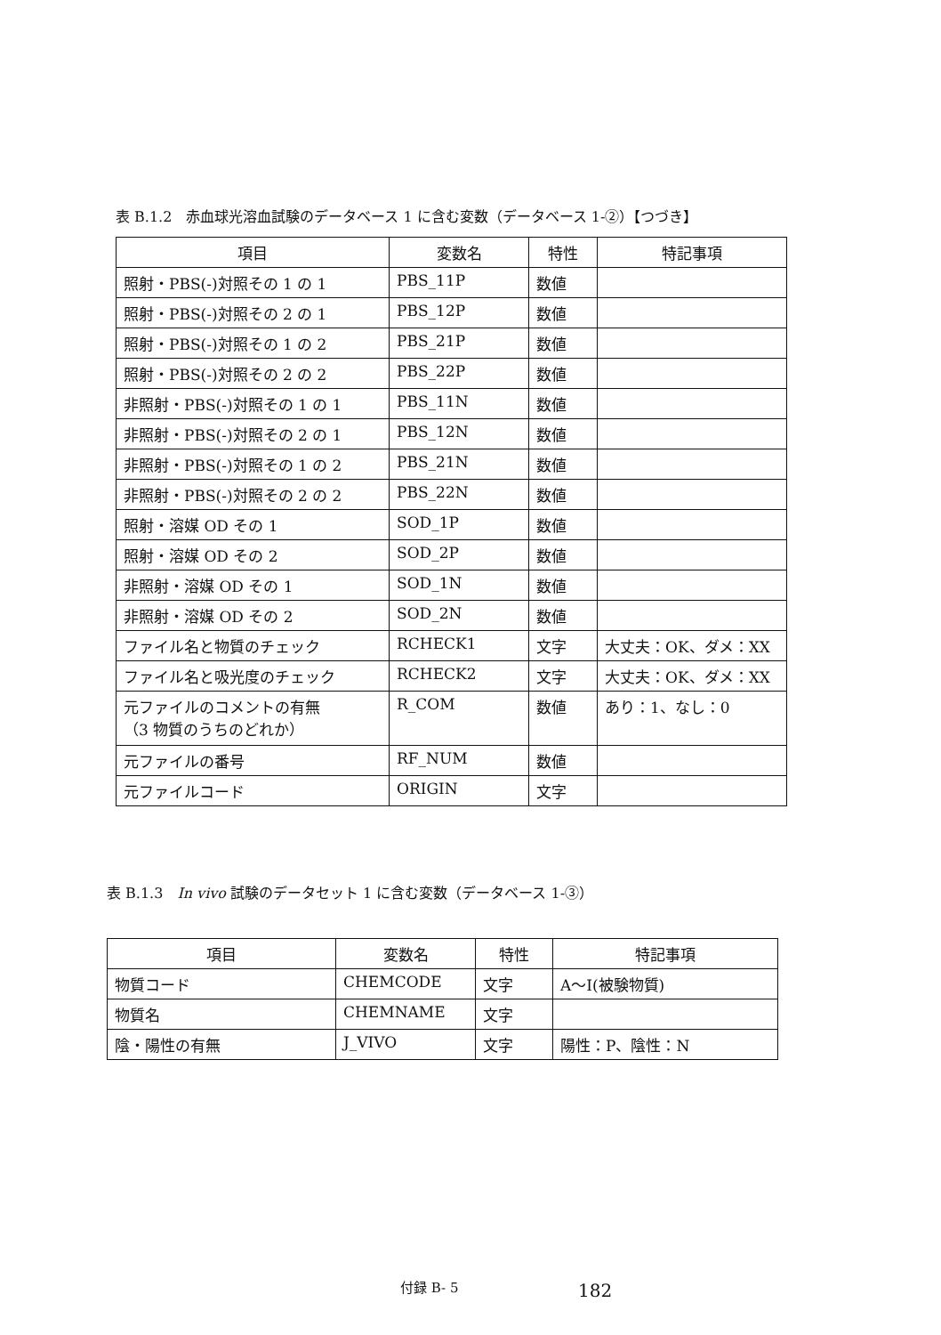表 B.1.2　赤血球光溶血試験のデータベース 1 に含む変数（データベース 1-②）【つづき】
| 項目 | 変数名 | 特性 | 特記事項 |
| --- | --- | --- | --- |
| 照射・PBS(-)対照その 1 の 1 | PBS_11P | 数値 | |
| 照射・PBS(-)対照その 2 の 1 | PBS_12P | 数値 | |
| 照射・PBS(-)対照その 1 の 2 | PBS_21P | 数値 | |
| 照射・PBS(-)対照その 2 の 2 | PBS_22P | 数値 | |
| 非照射・PBS(-)対照その 1 の 1 | PBS_11N | 数値 | |
| 非照射・PBS(-)対照その 2 の 1 | PBS_12N | 数値 | |
| 非照射・PBS(-)対照その 1 の 2 | PBS_21N | 数値 | |
| 非照射・PBS(-)対照その 2 の 2 | PBS_22N | 数値 | |
| 照射・溶媒 OD その 1 | SOD_1P | 数値 | |
| 照射・溶媒 OD その 2 | SOD_2P | 数値 | |
| 非照射・溶媒 OD その 1 | SOD_1N | 数値 | |
| 非照射・溶媒 OD その 2 | SOD_2N | 数値 | |
| ファイル名と物質のチェック | RCHECK1 | 文字 | 大丈夫：OK、ダメ：XX |
| ファイル名と吸光度のチェック | RCHECK2 | 文字 | 大丈夫：OK、ダメ：XX |
| 元ファイルのコメントの有無 （3 物質のうちのどれか） | R_COM | 数値 | あり：1、なし：0 |
| 元ファイルの番号 | RF_NUM | 数値 | |
| 元ファイルコード | ORIGIN | 文字 | |
表 B.1.3　In vivo 試験のデータセット 1 に含む変数（データベース 1-③）
| 項目 | 変数名 | 特性 | 特記事項 |
| --- | --- | --- | --- |
| 物質コード | CHEMCODE | 文字 | A～I(被験物質) |
| 物質名 | CHEMNAME | 文字 | |
| 陰・陽性の有無 | J_VIVO | 文字 | 陽性：P、陰性：N |
付録 B- 5 182